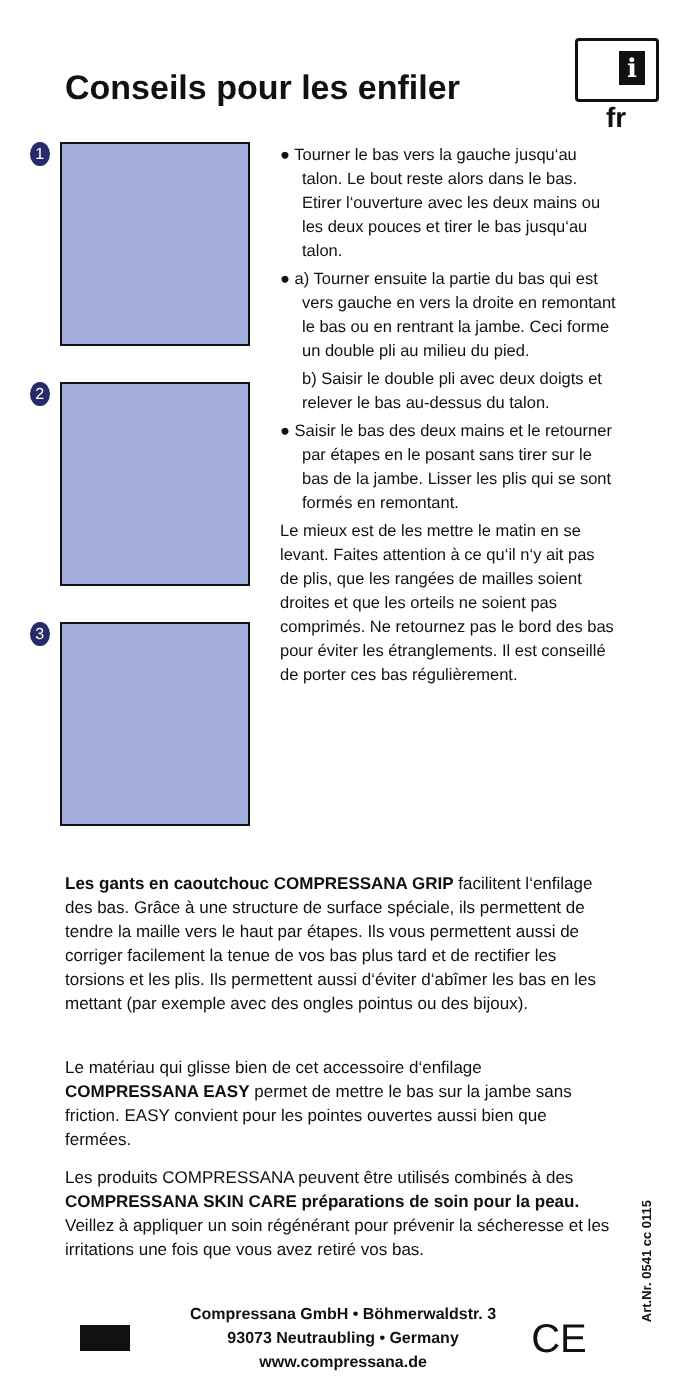Conseils pour les enfiler
i
fr
1
2
3
● Tourner le bas vers la gauche jusqu‘au talon. Le bout reste alors dans le bas. Etirer l‘ouverture avec les deux mains ou les deux pouces et tirer le bas jusqu‘au talon.
● a) Tourner ensuite la partie du bas qui est vers gauche en vers la droite en remontant le bas ou en rentrant la jambe. Ceci forme un double pli au milieu du pied.
b) Saisir le double pli avec deux doigts et relever le bas au-dessus du talon.
● Saisir le bas des deux mains et le retourner par étapes en le posant sans tirer sur le bas de la jambe. Lisser les plis qui se sont formés en remontant.
Le mieux est de les mettre le matin en se levant. Faites attention à ce qu‘il n‘y ait pas de plis, que les rangées de mailles soient droites et que les orteils ne soient pas comprimés. Ne retournez pas le bord des bas pour éviter les étranglements. Il est conseillé de porter ces bas régulièrement.
Les gants en caoutchouc COMPRESSANA GRIP facilitent l‘enfilage des bas. Grâce à une structure de surface spéciale, ils permettent de tendre la maille vers le haut par étapes. Ils vous permettent aussi de corriger facilement la tenue de vos bas plus tard et de rectifier les torsions et les plis. Ils permettent aussi d‘éviter d‘abîmer les bas en les mettant (par exemple avec des ongles pointus ou des bijoux).
Le matériau qui glisse bien de cet accessoire d‘enfilage COMPRESSANA EASY permet de mettre le bas sur la jambe sans friction. EASY convient pour les pointes ouvertes aussi bien que fermées.
Les produits COMPRESSANA peuvent être utilisés combinés à des COMPRESSANA SKIN CARE préparations de soin pour la peau. Veillez à appliquer un soin régénérant pour prévenir la sécheresse et les irritations une fois que vous avez retiré vos bas.
Compressana GmbH • Böhmerwaldstr. 3
93073 Neutraubling • Germany
www.compressana.de
CE
Art.Nr. 0541 cc 0115